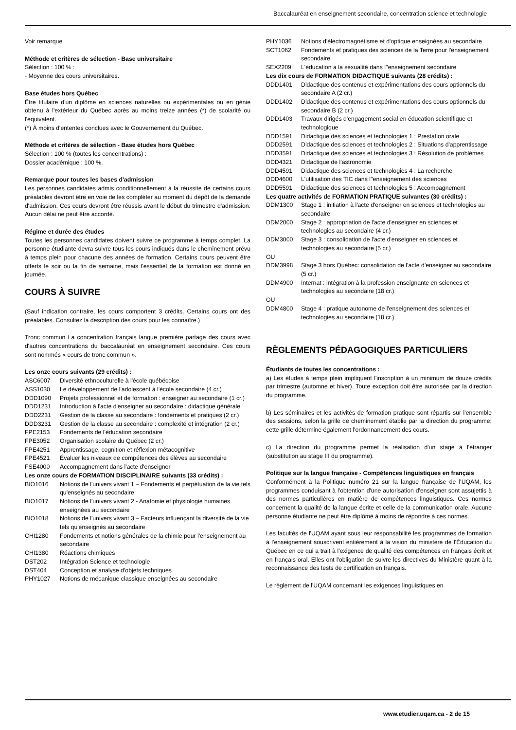Baccalauréat en enseignement secondaire, concentration science et technologie
Voir remarque
Méthode et critères de sélection - Base universitaire
Sélection : 100 % :
- Moyenne des cours universitaires.
Base études hors Québec
Être titulaire d'un diplôme en sciences naturelles ou expérimentales ou en génie obtenu à l'extérieur du Québec après au moins treize années (*) de scolarité ou l'équivalent.
(*) À moins d'ententes conclues avec le Gouvernement du Québec.
Méthode et critères de sélection - Base études hors Québec
Sélection : 100 % (toutes les concentrations) :
Dossier académique : 100 %.
Remarque pour toutes les bases d'admission
Les personnes candidates admis conditionnellement à la réussite de certains cours préalables devront être en voie de les compléter au moment du dépôt de la demande d'admission. Ces cours devront être réussis avant le début du trimestre d'admission. Aucun délai ne peut être accordé.
Régime et durée des études
Toutes les personnes candidates doivent suivre ce programme à temps complet. La personne étudiante devra suivre tous les cours indiqués dans le cheminement prévu à temps plein pour chacune des années de formation. Certains cours peuvent être offerts le soir ou la fin de semaine, mais l'essentiel de la formation est donné en journée.
COURS À SUIVRE
(Sauf indication contraire, les cours comportent 3 crédits. Certains cours ont des préalables. Consultez la description des cours pour les connaître.)
Tronc commun La concentration français langue première partage des cours avec d'autres concentrations du baccalauréat en enseignement secondaire. Ces cours sont nommés « cours de tronc commun ».
Les onze cours suivants (29 crédits) :
ASC6007 Diversité ethnoculturelle à l'école québécoise
ASS1030 Le développement de l'adolescent à l'école secondaire (4 cr.)
DDD1090 Projets professionnel et de formation : enseigner au secondaire (1 cr.)
DDD1231 Introduction à l'acte d'enseigner au secondaire : didactique générale
DDD2231 Gestion de la classe au secondaire : fondements et pratiques (2 cr.)
DDD3231 Gestion de la classe au secondaire : complexité et intégration (2 cr.)
FPE2153 Fondements de l'éducation secondaire
FPE3052 Organisation scolaire du Québec (2 cr.)
FPE4251 Apprentissage, cognition et réflexion métacognitive
FPE4521 Évaluer les niveaux de compétences des élèves au secondaire
FSE4000 Accompagnement dans l'acte d'enseigner
Les onze cours de FORMATION DISCIPLINAIRE suivants (33 crédits) :
BIO1016 Notions de l'univers vivant 1 – Fondements et perpétuation de la vie tels qu'enseignés au secondaire
BIO1017 Notions de l'univers vivant 2 - Anatomie et physiologie humaines enseignées au secondaire
BIO1018 Notions de l'univers vivant 3 – Facteurs influençant la diversité de la vie tels qu'enseignés au secondaire
CHI1280 Fondements et notions générales de la chimie pour l'enseignement au secondaire
CHI1380 Réactions chimiques
DST202 Intégration Science et technologie
DST404 Conception et analyse d'objets techniques
PHY1027 Notions de mécanique classique enseignées au secondaire
PHY1036 Notions d'électromagnétisme et d'optique enseignées au secondaire
SCT1062 Fondements et pratiques des sciences de la Terre pour l'enseignement secondaire
SEX2209 L'éducation à la sexualité dans l''enseignement secondaire
Les dix cours de FORMATION DIDACTIQUE suivants (28 crédits) :
DDD1401 Didactique des contenus et expérimentations des cours optionnels du secondaire A (2 cr.)
DDD1402 Didactique des contenus et expérimentations des cours optionnels du secondaire B (2 cr.)
DDD1403 Travaux dirigés d'engagement social en éducation scientifique et technologique
DDD1591 Didactique des sciences et technologies 1 : Prestation orale
DDD2591 Didactique des sciences et technologies 2 : Situations d'apprentissage
DDD3591 Didactique des sciences et technologies 3 : Résolution de problèmes
DDD4321 Didactique de l'astronomie
DDD4591 Didactique des sciences et technologies 4 : La recherche
DDD4600 L'utilisation des TIC dans l''enseignement des sciences
DDD5591 Didactique des sciences et technologies 5 : Accompagnement
Les quatre activités de FORMATION PRATIQUE suivantes (30 crédits) :
DDM1300 Stage 1 : initiation à l'acte d'enseigner en sciences et technologies au secondaire
DDM2000 Stage 2 : appropriation de l'acte d'enseigner en sciences et technologies au secondaire (4 cr.)
DDM3000 Stage 3 : consolidation de l'acte d'enseigner en sciences et technologies au secondaire (5 cr.)
OU
DDM3998 Stage 3 hors Québec: consolidation de l'acte d'enseigner au secondaire (5 cr.)
DDM4900 Internat : intégration à la profession enseignante en sciences et technologies au secondaire (18 cr.)
OU
DDM4800 Stage 4 : pratique autonome de l'enseignement des sciences et technologies au secondaire (18 cr.)
RÈGLEMENTS PÉDAGOGIQUES PARTICULIERS
Étudiants de toutes les concentrations :
a) Les études à temps plein impliquent l'inscription à un minimum de douze crédits par trimestre (automne et hiver). Toute exception doit être autorisée par la direction du programme.
b) Les séminaires et les activités de formation pratique sont répartis sur l'ensemble des sessions, selon la grille de cheminement établie par la direction du programme; cette grille détermine également l'ordonnancement des cours.
c) La direction du programme permet la réalisation d'un stage à l'étranger (substitution au stage III du programme).
Politique sur la langue française - Compétences linguistiques en français
Conformément à la Politique numéro 21 sur la langue française de l'UQAM, les programmes conduisant à l'obtention d'une autorisation d'enseigner sont assujettis à des normes particulières en matière de compétences linguistiques. Ces normes concernent la qualité de la langue écrite et celle de la communication orale. Aucune personne étudiante ne peut être diplômé à moins de répondre à ces normes.
Les facultés de l'UQAM ayant sous leur responsabilité les programmes de formation à l'enseignement souscrivent entièrement à la vision du ministère de l'Éducation du Québec en ce qui a trait à l'exigence de qualité des compétences en français écrit et en français oral. Elles ont l'obligation de suivre les directives du Ministère quant à la reconnaissance des tests de certification en français.
Le règlement de l'UQAM concernant les exigences linguistiques en
www.etudier.uqam.ca - 2 de 15